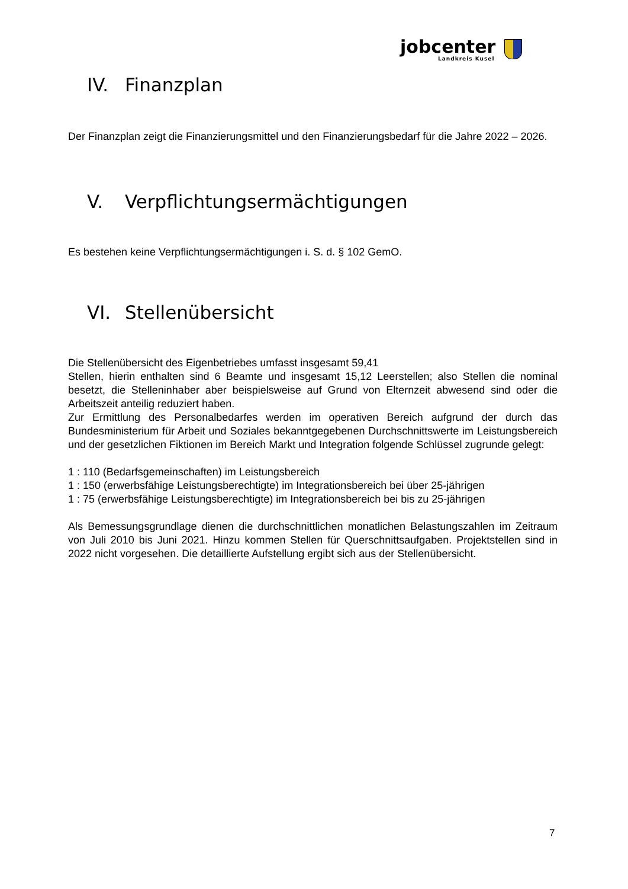jobcenter
Landkreis Kusel
IV. Finanzplan
Der Finanzplan zeigt die Finanzierungsmittel und den Finanzierungsbedarf für die Jahre 2022 – 2026.
V. Verpflichtungsermächtigungen
Es bestehen keine Verpflichtungsermächtigungen i. S. d. § 102 GemO.
VI. Stellenübersicht
Die Stellenübersicht des Eigenbetriebes umfasst insgesamt 59,41
Stellen, hierin enthalten sind 6 Beamte und insgesamt 15,12 Leerstellen; also Stellen die nominal besetzt, die Stelleninhaber aber beispielsweise auf Grund von Elternzeit abwesend sind oder die Arbeitszeit anteilig reduziert haben.
Zur Ermittlung des Personalbedarfes werden im operativen Bereich aufgrund der durch das Bundesministerium für Arbeit und Soziales bekanntgegebenen Durchschnittswerte im Leistungsbereich und der gesetzlichen Fiktionen im Bereich Markt und Integration folgende Schlüssel zugrunde gelegt:
1 : 110 (Bedarfsgemeinschaften) im Leistungsbereich
1 : 150 (erwerbsfähige Leistungsberechtigte) im Integrationsbereich bei über 25-jährigen
1 : 75 (erwerbsfähige Leistungsberechtigte) im Integrationsbereich bei bis zu 25-jährigen
Als Bemessungsgrundlage dienen die durchschnittlichen monatlichen Belastungszahlen im Zeitraum von Juli 2010 bis Juni 2021. Hinzu kommen Stellen für Querschnittsaufgaben. Projektstellen sind in 2022 nicht vorgesehen. Die detaillierte Aufstellung ergibt sich aus der Stellenübersicht.
7